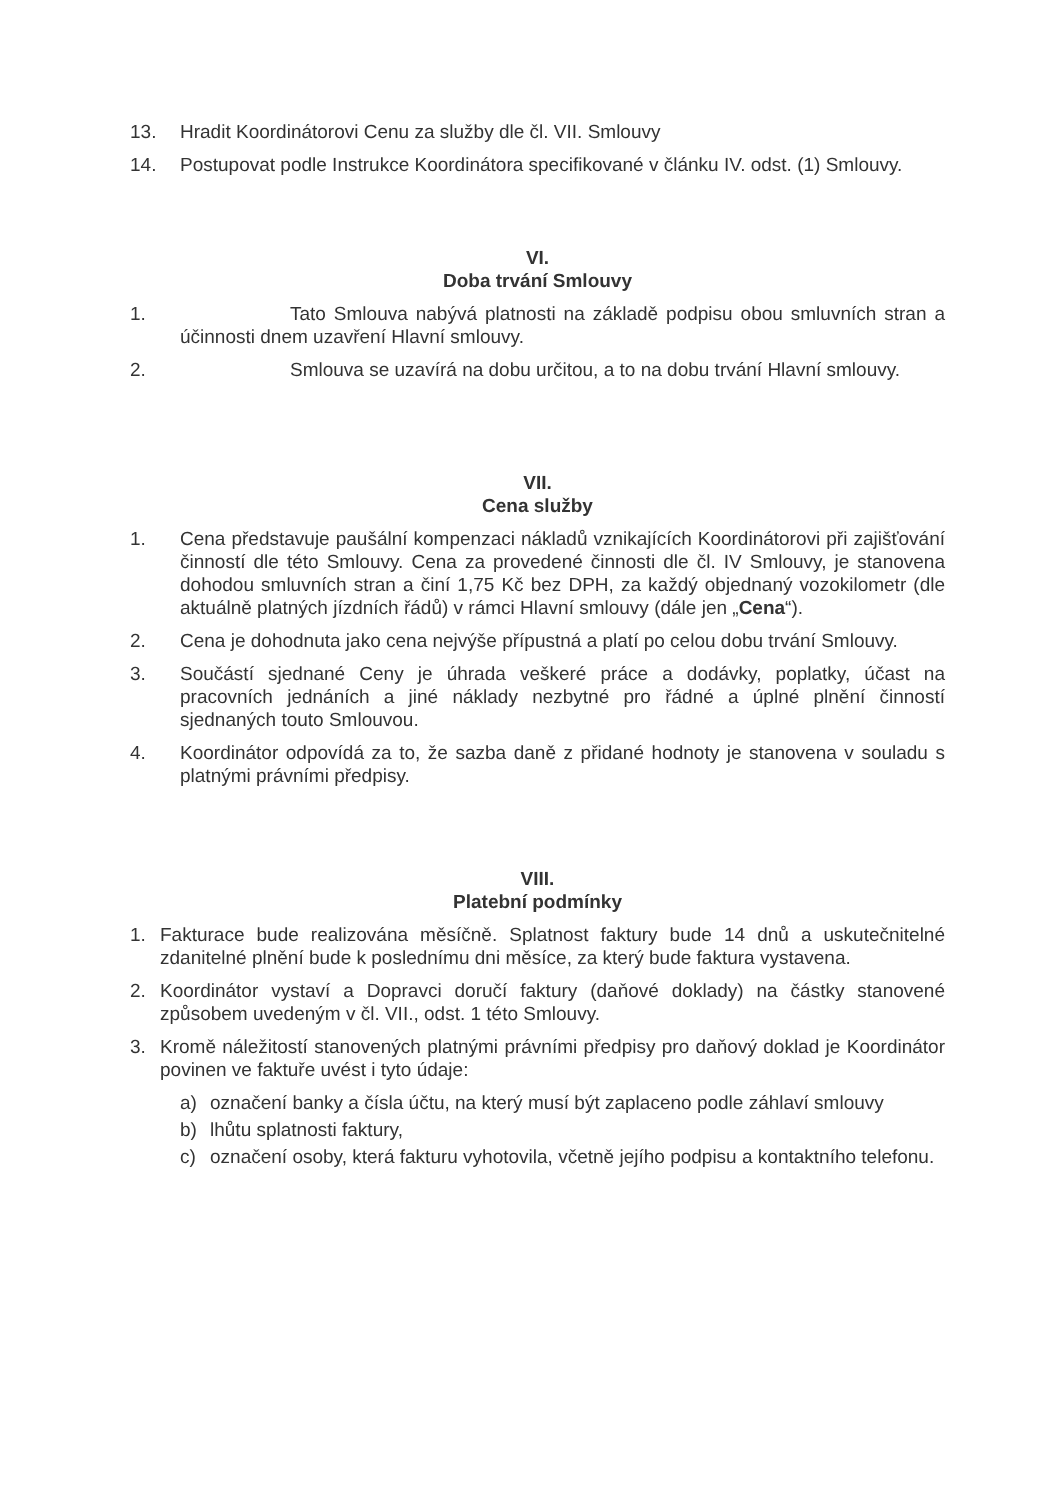13. Hradit Koordinátorovi Cenu za služby dle čl. VII. Smlouvy
14. Postupovat podle Instrukce Koordinátora specifikované v článku IV. odst. (1) Smlouvy.
VI.
Doba trvání Smlouvy
1. Tato Smlouva nabývá platnosti na základě podpisu obou smluvních stran a účinnosti dnem uzavření Hlavní smlouvy.
2. Smlouva se uzavírá na dobu určitou, a to na dobu trvání Hlavní smlouvy.
VII.
Cena služby
1. Cena představuje paušální kompenzaci nákladů vznikajících Koordinátorovi při zajišťování činností dle této Smlouvy. Cena za provedené činnosti dle čl. IV Smlouvy, je stanovena dohodou smluvních stran a činí 1,75 Kč bez DPH, za každý objednaný vozokilometr (dle aktuálně platných jízdních řádů) v rámci Hlavní smlouvy (dále jen „Cena“).
2. Cena je dohodnuta jako cena nejvýše přípustná a platí po celou dobu trvání Smlouvy.
3. Součástí sjednané Ceny je úhrada veškeré práce a dodávky, poplatky, účast na pracovních jednáních a jiné náklady nezbytné pro řádné a úplné plnění činností sjednaných touto Smlouvou.
4. Koordinátor odpovídá za to, že sazba daně z přidané hodnoty je stanovena v souladu s platnými právními předpisy.
VIII.
Platební podmínky
1. Fakturace bude realizována měsíčně. Splatnost faktury bude 14 dnů a uskutečnitelné zdanitelné plnění bude k poslednímu dni měsíce, za který bude faktura vystavena.
2. Koordinátor vystaví a Dopravci doručí faktury (daňové doklady) na částky stanovené způsobem uvedeným v čl. VII., odst. 1 této Smlouvy.
3. Kromě náležitostí stanovených platnými právními předpisy pro daňový doklad je Koordinátor povinen ve faktuře uvést i tyto údaje:
a) označení banky a čísla účtu, na který musí být zaplaceno podle záhlaví smlouvy
b) lhůtu splatnosti faktury,
c) označení osoby, která fakturu vyhotovila, včetně jejího podpisu a kontaktního telefonu.